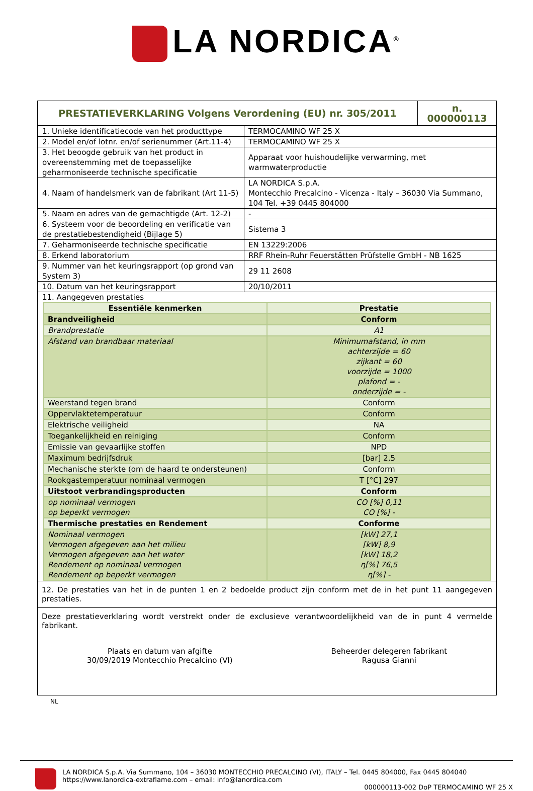LA NORDICA<sup>®</sup>
| PRESTATIEVERKLARING Volgens Verordening (EU) nr. 305/2011 | n. 000000113 |
| 1. Unieke identificatiecode van het producttype | TERMOCAMINO WF 25 X |
| 2. Model en/of lotnr. en/of serienummer (Art.11-4) | TERMOCAMINO WF 25 X |
| 3. Het beoogde gebruik van het product in overeenstemming met de toepasselijke geharmoniseerde technische specificatie | Apparaat voor huishoudelijke verwarming, met warmwaterproductie |
| 4. Naam of handelsmerk van de fabrikant (Art 11-5) | LA NORDICA S.p.A. Montecchio Precalcino - Vicenza - Italy – 36030 Via Summano, 104 Tel. +39 0445 804000 |
| 5. Naam en adres van de gemachtigde (Art. 12-2) | - |
| 6. Systeem voor de beoordeling en verificatie van de prestatiebestendigheid (Bijlage 5) | Sistema 3 |
| 7. Geharmoniseerde technische specificatie | EN 13229:2006 |
| 8. Erkend laboratorium | RRF Rhein-Ruhr Feuerstätten Prüfstelle GmbH - NB 1625 |
| 9. Nummer van het keuringsrapport (op grond van System 3) | 29 11 2608 |
| 10. Datum van het keuringsrapport | 20/10/2011 |
| 11. Aangegeven prestaties | |
| Essentiële kenmerken | Prestatie |
| Brandveiligheid | Conform |
| Brandprestatie | A1 |
| Afstand van brandbaar materiaal | Minimumafstand, in mm achterzijde = 60 zijkant = 60 voorzijde = 1000 plafond = - onderzijde = - |
| Weerstand tegen brand | Conform |
| Oppervlaktetemperatuur | Conform |
| Elektrische veiligheid | NA |
| Toegankelijkheid en reiniging | Conform |
| Emissie van gevaarlijke stoffen | NPD |
| Maximum bedrijfsdruk | [bar] 2,5 |
| Mechanische sterkte (om de haard te ondersteunen) | Conform |
| Rookgastemperatuur nominaal vermogen | T [°C] 297 |
| Uitstoot verbrandingsproducten | Conform |
| op nominaal vermogen op beperkt vermogen | CO [%] 0,11 CO [%] - |
| Thermische prestaties en Rendement | Conforme |
| Nominaal vermogen Vermogen afgegeven aan het milieu Vermogen afgegeven aan het water Rendement op nominaal vermogen Rendement op beperkt vermogen | [kW] 27,1 [kW] 8,9 [kW] 18,2 η[%] 76,5 η[%] - |
12. De prestaties van het in de punten 1 en 2 bedoelde product zijn conform met de in het punt 11 aangegeven prestaties.
Deze prestatieverklaring wordt verstrekt onder de exclusieve verantwoordelijkheid van de in punt 4 vermelde fabrikant.
Plaats en datum van afgifte
30/09/2019 Montecchio Precalcino (VI)
Beheerder delegeren fabrikant
Ragusa Gianni
NL
LA NORDICA S.p.A. Via Summano, 104 – 36030 MONTECCHIO PRECALCINO (VI), ITALY – Tel. 0445 804000, Fax 0445 804040
https://www.lanordica-extraflame.com – email: info@lanordica.com
000000113-002 DoP TERMOCAMINO WF 25 X